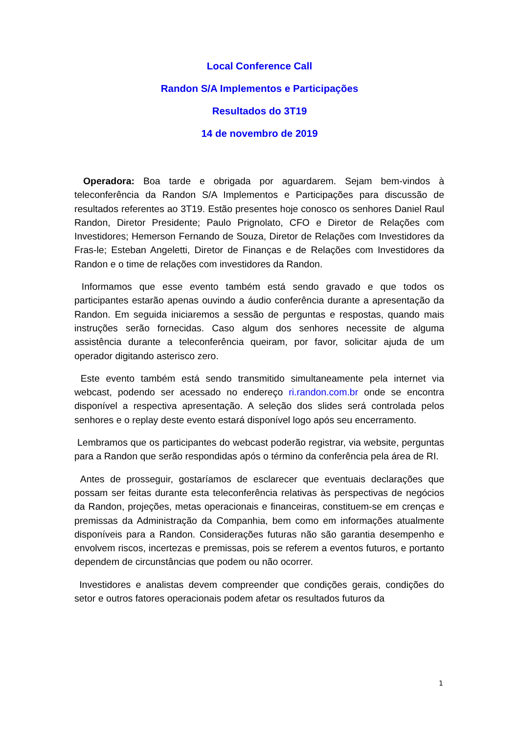Local Conference Call
Randon S/A Implementos e Participações
Resultados do 3T19
14 de novembro de 2019
Operadora: Boa tarde e obrigada por aguardarem. Sejam bem-vindos à teleconferência da Randon S/A Implementos e Participações para discussão de resultados referentes ao 3T19. Estão presentes hoje conosco os senhores Daniel Raul Randon, Diretor Presidente; Paulo Prignolato, CFO e Diretor de Relações com Investidores; Hemerson Fernando de Souza, Diretor de Relações com Investidores da Fras-le; Esteban Angeletti, Diretor de Finanças e de Relações com Investidores da Randon e o time de relações com investidores da Randon.
Informamos que esse evento também está sendo gravado e que todos os participantes estarão apenas ouvindo a áudio conferência durante a apresentação da Randon. Em seguida iniciaremos a sessão de perguntas e respostas, quando mais instruções serão fornecidas. Caso algum dos senhores necessite de alguma assistência durante a teleconferência queiram, por favor, solicitar ajuda de um operador digitando asterisco zero.
Este evento também está sendo transmitido simultaneamente pela internet via webcast, podendo ser acessado no endereço ri.randon.com.br onde se encontra disponível a respectiva apresentação. A seleção dos slides será controlada pelos senhores e o replay deste evento estará disponível logo após seu encerramento.
Lembramos que os participantes do webcast poderão registrar, via website, perguntas para a Randon que serão respondidas após o término da conferência pela área de RI.
Antes de prosseguir, gostaríamos de esclarecer que eventuais declarações que possam ser feitas durante esta teleconferência relativas às perspectivas de negócios da Randon, projeções, metas operacionais e financeiras, constituem-se em crenças e premissas da Administração da Companhia, bem como em informações atualmente disponíveis para a Randon. Considerações futuras não são garantia desempenho e envolvem riscos, incertezas e premissas, pois se referem a eventos futuros, e portanto dependem de circunstâncias que podem ou não ocorrer.
Investidores e analistas devem compreender que condições gerais, condições do setor e outros fatores operacionais podem afetar os resultados futuros da
1